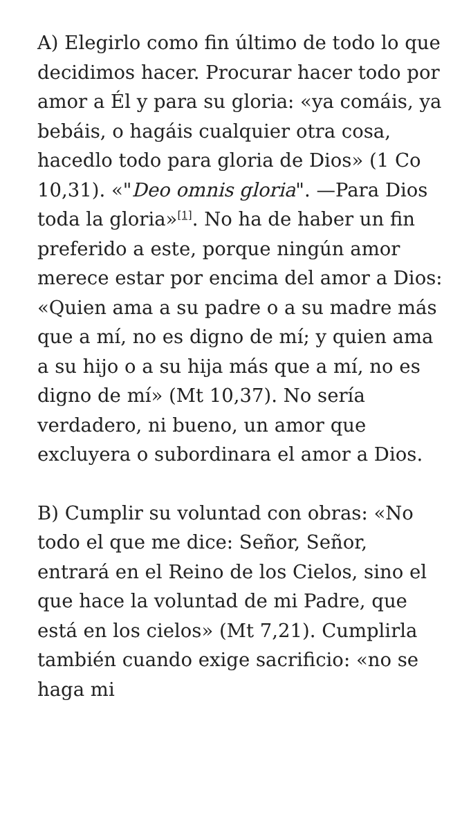A) Elegirlo como fin último de todo lo que decidimos hacer. Procurar hacer todo por amor a Él y para su gloria: «ya comáis, ya bebáis, o hagáis cualquier otra cosa, hacedlo todo para gloria de Dios» (1 Co 10,31). «"Deo omnis gloria". —Para Dios toda la gloria»<sup>[1]</sup>. No ha de haber un fin preferido a este, porque ningún amor merece estar por encima del amor a Dios: «Quien ama a su padre o a su madre más que a mí, no es digno de mí; y quien ama a su hijo o a su hija más que a mí, no es digno de mí» (Mt 10,37). No sería verdadero, ni bueno, un amor que excluyera o subordinara el amor a Dios.
B) Cumplir su voluntad con obras: «No todo el que me dice: Señor, Señor, entrará en el Reino de los Cielos, sino el que hace la voluntad de mi Padre, que está en los cielos» (Mt 7,21). Cumplirla también cuando exige sacrificio: «no se haga mi